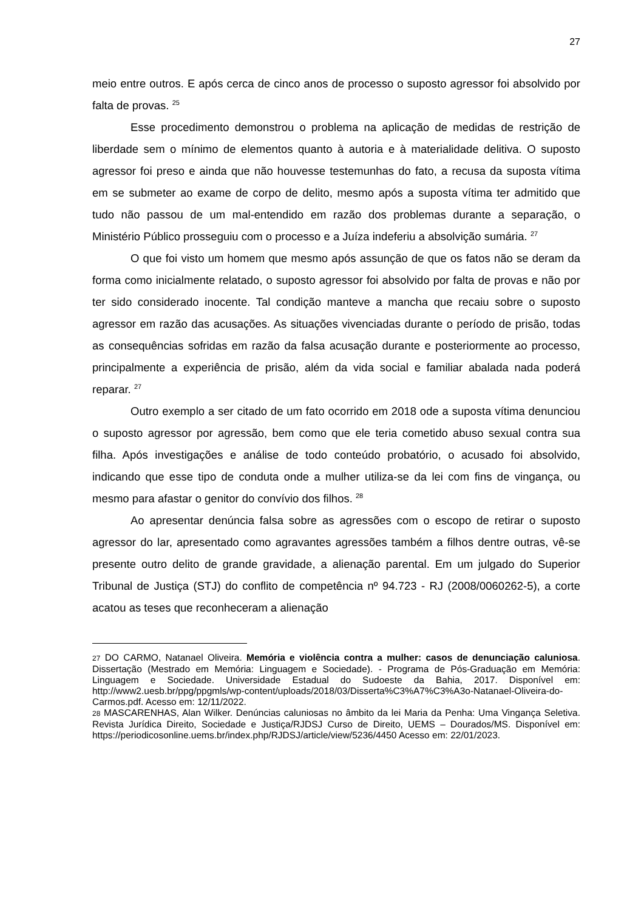27
meio entre outros. E após cerca de cinco anos de processo o suposto agressor foi absolvido por falta de provas. <sup>25</sup>
Esse procedimento demonstrou o problema na aplicação de medidas de restrição de liberdade sem o mínimo de elementos quanto à autoria e à materialidade delitiva. O suposto agressor foi preso e ainda que não houvesse testemunhas do fato, a recusa da suposta vítima em se submeter ao exame de corpo de delito, mesmo após a suposta vítima ter admitido que tudo não passou de um mal-entendido em razão dos problemas durante a separação, o Ministério Público prosseguiu com o processo e a Juíza indeferiu a absolvição sumária. <sup>27</sup>
O que foi visto um homem que mesmo após assunção de que os fatos não se deram da forma como inicialmente relatado, o suposto agressor foi absolvido por falta de provas e não por ter sido considerado inocente. Tal condição manteve a mancha que recaiu sobre o suposto agressor em razão das acusações. As situações vivenciadas durante o período de prisão, todas as consequências sofridas em razão da falsa acusação durante e posteriormente ao processo, principalmente a experiência de prisão, além da vida social e familiar abalada nada poderá reparar. <sup>27</sup>
Outro exemplo a ser citado de um fato ocorrido em 2018 ode a suposta vítima denunciou o suposto agressor por agressão, bem como que ele teria cometido abuso sexual contra sua filha. Após investigações e análise de todo conteúdo probatório, o acusado foi absolvido, indicando que esse tipo de conduta onde a mulher utiliza-se da lei com fins de vingança, ou mesmo para afastar o genitor do convívio dos filhos. <sup>28</sup>
Ao apresentar denúncia falsa sobre as agressões com o escopo de retirar o suposto agressor do lar, apresentado como agravantes agressões também a filhos dentre outras, vê-se presente outro delito de grande gravidade, a alienação parental. Em um julgado do Superior Tribunal de Justiça (STJ) do conflito de competência nº 94.723 - RJ (2008/0060262-5), a corte acatou as teses que reconheceram a alienação
27 DO CARMO, Natanael Oliveira. Memória e violência contra a mulher: casos de denunciação caluniosa. Dissertação (Mestrado em Memória: Linguagem e Sociedade). - Programa de Pós-Graduação em Memória: Linguagem e Sociedade. Universidade Estadual do Sudoeste da Bahia, 2017. Disponível em: http://www2.uesb.br/ppg/ppgmls/wp-content/uploads/2018/03/Disserta%C3%A7%C3%A3o-Natanael-Oliveira-do-Carmos.pdf. Acesso em: 12/11/2022.
28 MASCARENHAS, Alan Wilker. Denúncias caluniosas no âmbito da lei Maria da Penha: Uma Vingança Seletiva. Revista Jurídica Direito, Sociedade e Justiça/RJDSJ Curso de Direito, UEMS – Dourados/MS. Disponível em: https://periodicosonline.uems.br/index.php/RJDSJ/article/view/5236/4450 Acesso em: 22/01/2023.